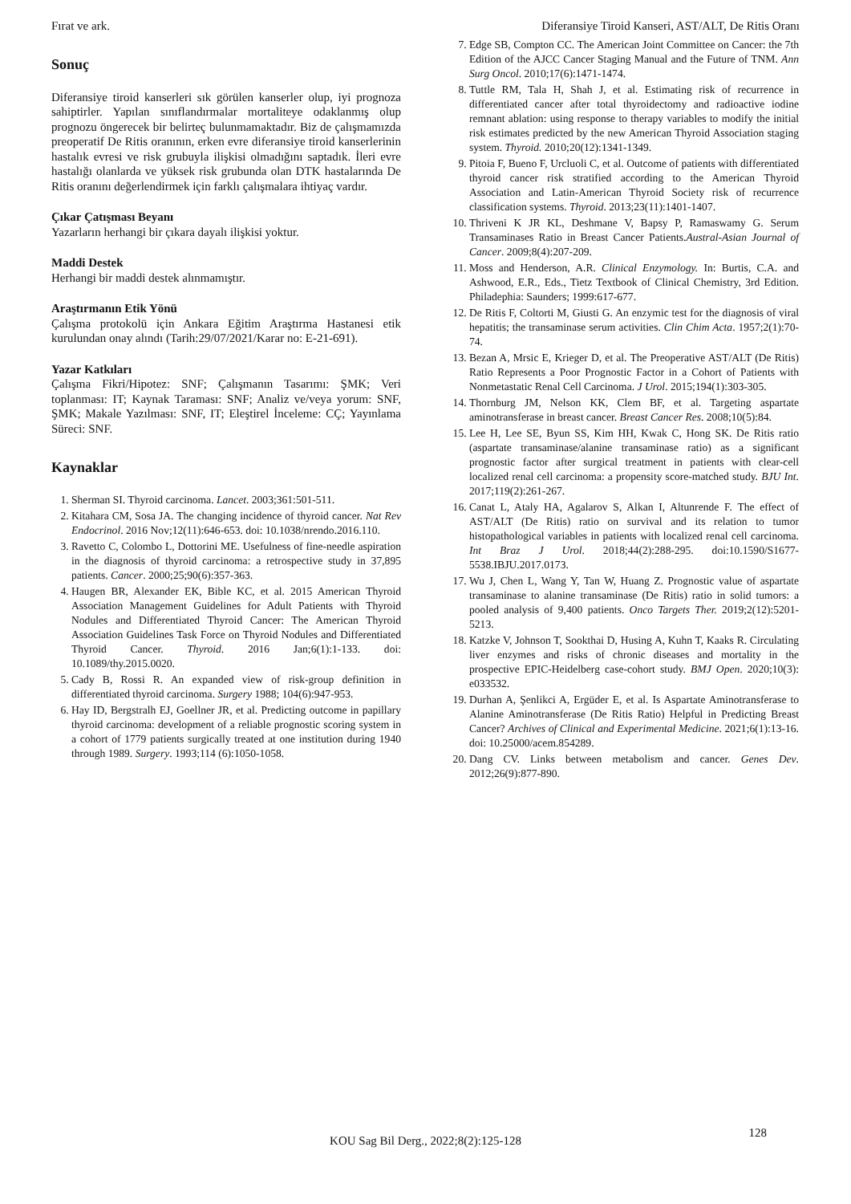Fırat ve ark. Diferansiye Tiroid Kanseri, AST/ALT, De Ritis Oranı
Sonuç
Diferansiye tiroid kanserleri sık görülen kanserler olup, iyi prognoza sahiptirler. Yapılan sınıflandırmalar mortaliteye odaklanmış olup prognozu öngerecek bir belirteç bulunmamaktadır. Biz de çalışmamızda preoperatif De Ritis oranının, erken evre diferansiye tiroid kanserlerinin hastalık evresi ve risk grubuyla ilişkisi olmadığını saptadık. İleri evre hastalığı olanlarda ve yüksek risk grubunda olan DTK hastalarında De Ritis oranını değerlendirmek için farklı çalışmalara ihtiyaç vardır.
Çıkar Çatışması Beyanı
Yazarların herhangi bir çıkara dayalı ilişkisi yoktur.
Maddi Destek
Herhangi bir maddi destek alınmamıştır.
Araştırmanın Etik Yönü
Çalışma protokolü için Ankara Eğitim Araştırma Hastanesi etik kurulundan onay alındı (Tarih:29/07/2021/Karar no: E-21-691).
Yazar Katkıları
Çalışma Fikri/Hipotez: SNF; Çalışmanın Tasarımı: ŞMK; Veri toplanması: IT; Kaynak Taraması: SNF; Analiz ve/veya yorum: SNF, ŞMK; Makale Yazılması: SNF, IT; Eleştirel İnceleme: CÇ; Yayınlama Süreci: SNF.
Kaynaklar
1. Sherman SI. Thyroid carcinoma. Lancet. 2003;361:501-511.
2. Kitahara CM, Sosa JA. The changing incidence of thyroid cancer. Nat Rev Endocrinol. 2016 Nov;12(11):646-653. doi: 10.1038/nrendo.2016.110.
3. Ravetto C, Colombo L, Dottorini ME. Usefulness of fine-needle aspiration in the diagnosis of thyroid carcinoma: a retrospective study in 37,895 patients. Cancer. 2000;25;90(6):357-363.
4. Haugen BR, Alexander EK, Bible KC, et al. 2015 American Thyroid Association Management Guidelines for Adult Patients with Thyroid Nodules and Differentiated Thyroid Cancer: The American Thyroid Association Guidelines Task Force on Thyroid Nodules and Differentiated Thyroid Cancer. Thyroid. 2016 Jan;6(1):1-133. doi: 10.1089/thy.2015.0020.
5. Cady B, Rossi R. An expanded view of risk-group definition in differentiated thyroid carcinoma. Surgery 1988; 104(6):947-953.
6. Hay ID, Bergstralh EJ, Goellner JR, et al. Predicting outcome in papillary thyroid carcinoma: development of a reliable prognostic scoring system in a cohort of 1779 patients surgically treated at one institution during 1940 through 1989. Surgery. 1993;114 (6):1050-1058.
7. Edge SB, Compton CC. The American Joint Committee on Cancer: the 7th Edition of the AJCC Cancer Staging Manual and the Future of TNM. Ann Surg Oncol. 2010;17(6):1471-1474.
8. Tuttle RM, Tala H, Shah J, et al. Estimating risk of recurrence in differentiated cancer after total thyroidectomy and radioactive iodine remnant ablation: using response to therapy variables to modify the initial risk estimates predicted by the new American Thyroid Association staging system. Thyroid. 2010;20(12):1341-1349.
9. Pitoia F, Bueno F, Urcluoli C, et al. Outcome of patients with differentiated thyroid cancer risk stratified according to the American Thyroid Association and Latin-American Thyroid Society risk of recurrence classification systems. Thyroid. 2013;23(11):1401-1407.
10. Thriveni K JR KL, Deshmane V, Bapsy P, Ramaswamy G. Serum Transaminases Ratio in Breast Cancer Patients.Austral-Asian Journal of Cancer. 2009;8(4):207-209.
11. Moss and Henderson, A.R. Clinical Enzymology. In: Burtis, C.A. and Ashwood, E.R., Eds., Tietz Textbook of Clinical Chemistry, 3rd Edition. Philadephia: Saunders; 1999:617-677.
12. De Ritis F, Coltorti M, Giusti G. An enzymic test for the diagnosis of viral hepatitis; the transaminase serum activities. Clin Chim Acta. 1957;2(1):70-74.
13. Bezan A, Mrsic E, Krieger D, et al. The Preoperative AST/ALT (De Ritis) Ratio Represents a Poor Prognostic Factor in a Cohort of Patients with Nonmetastatic Renal Cell Carcinoma. J Urol. 2015;194(1):303-305.
14. Thornburg JM, Nelson KK, Clem BF, et al. Targeting aspartate aminotransferase in breast cancer. Breast Cancer Res. 2008;10(5):84.
15. Lee H, Lee SE, Byun SS, Kim HH, Kwak C, Hong SK. De Ritis ratio (aspartate transaminase/alanine transaminase ratio) as a significant prognostic factor after surgical treatment in patients with clear-cell localized renal cell carcinoma: a propensity score-matched study. BJU Int. 2017;119(2):261-267.
16. Canat L, Ataly HA, Agalarov S, Alkan I, Altunrende F. The effect of AST/ALT (De Ritis) ratio on survival and its relation to tumor histopathological variables in patients with localized renal cell carcinoma. Int Braz J Urol. 2018;44(2):288-295. doi:10.1590/S1677-5538.IBJU.2017.0173.
17. Wu J, Chen L, Wang Y, Tan W, Huang Z. Prognostic value of aspartate transaminase to alanine transaminase (De Ritis) ratio in solid tumors: a pooled analysis of 9,400 patients. Onco Targets Ther. 2019;2(12):5201-5213.
18. Katzke V, Johnson T, Sookthai D, Husing A, Kuhn T, Kaaks R. Circulating liver enzymes and risks of chronic diseases and mortality in the prospective EPIC-Heidelberg case-cohort study. BMJ Open. 2020;10(3): e033532.
19. Durhan A, Şenlikci A, Ergüder E, et al. Is Aspartate Aminotransferase to Alanine Aminotransferase (De Ritis Ratio) Helpful in Predicting Breast Cancer? Archives of Clinical and Experimental Medicine. 2021;6(1):13-16. doi: 10.25000/acem.854289.
20. Dang CV. Links between metabolism and cancer. Genes Dev. 2012;26(9):877-890.
KOU Sag Bil Derg., 2022;8(2):125-128
128